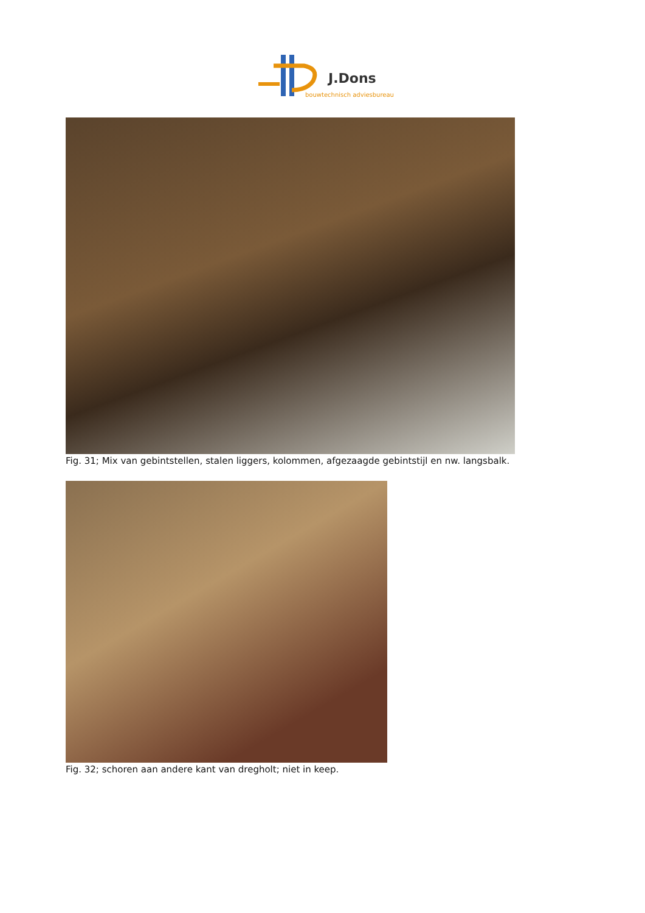J.Dons
bouwtechnisch adviesbureau
Fig. 31; Mix van gebintstellen, stalen liggers, kolommen, afgezaagde gebintstijl en nw. langsbalk.
Fig. 32; schoren aan andere kant van dregholt; niet in keep.